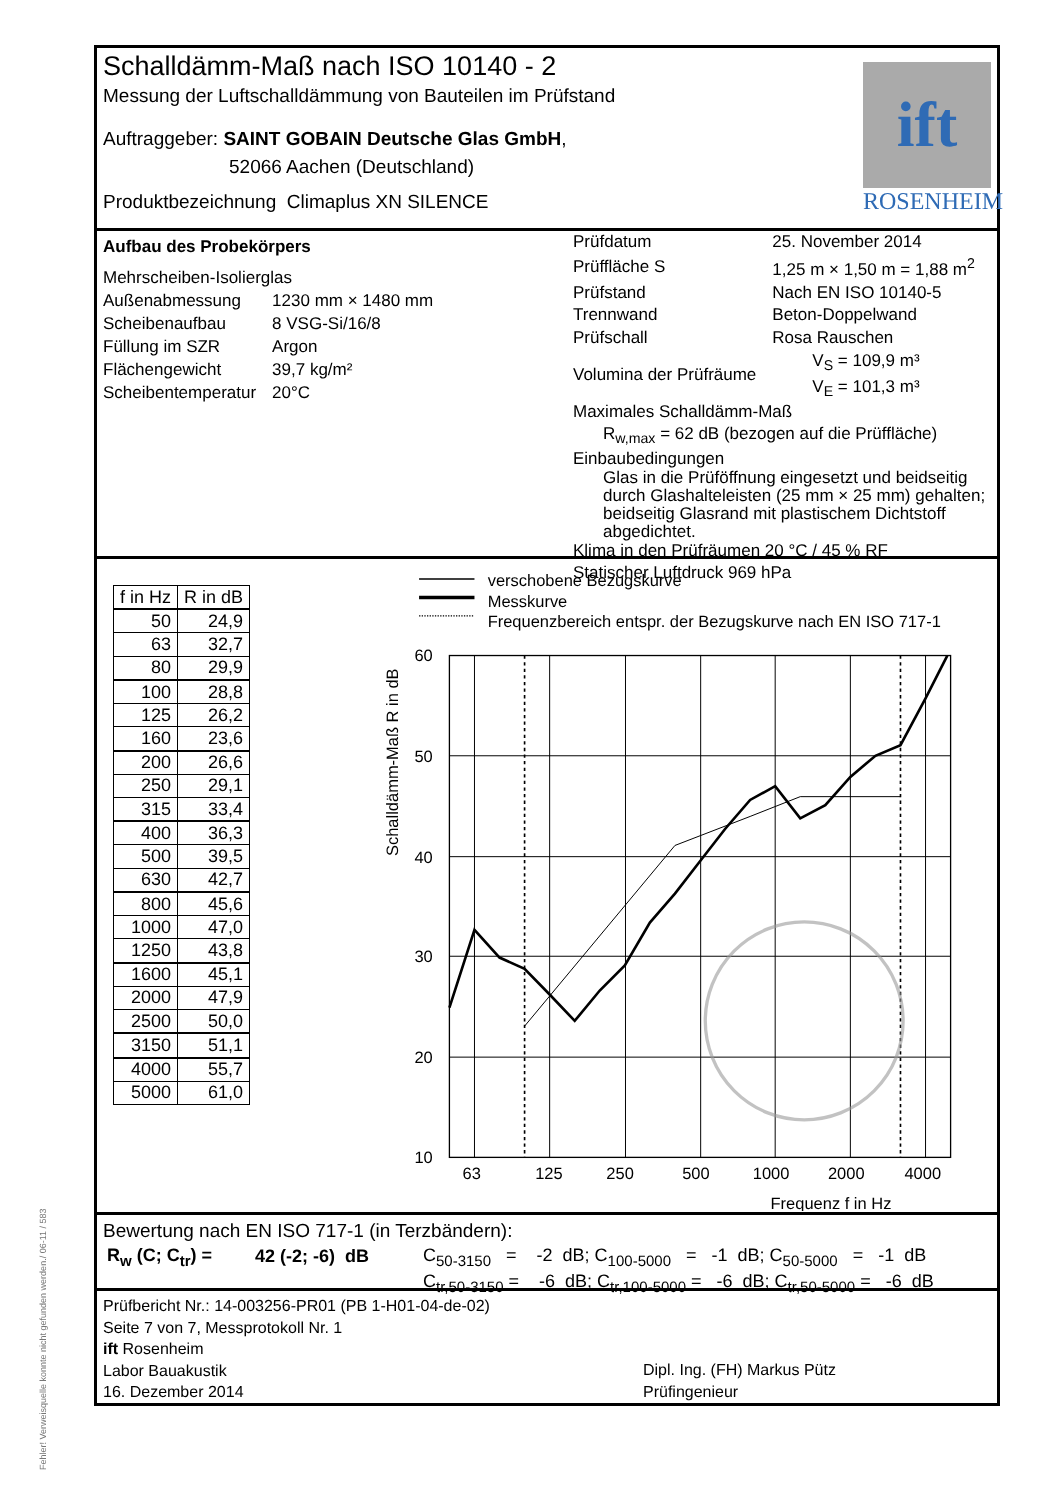Schalldämm-Maß nach ISO 10140 - 2
Messung der Luftschalldämmung von Bauteilen im Prüfstand
Auftraggeber: SAINT GOBAIN Deutsche Glas GmbH,
52066 Aachen (Deutschland)
Produktbezeichnung Climaplus XN SILENCE
ift
ROSENHEIM
Aufbau des Probekörpers
Mehrscheiben-Isolierglas
| Außenabmessung | 1230 mm × 1480 mm |
| Scheibenaufbau | 8 VSG-Si/16/8 |
| Füllung im SZR | Argon |
| Flächengewicht | 39,7 kg/m² |
| Scheibentemperatur | 20°C |
| Prüfdatum | 25. November 2014 |
| Prüffläche S | 1,25 m × 1,50 m = 1,88 m<sup>2</sup> |
| Prüfstand | Nach EN ISO 10140-5 |
| Trennwand | Beton-Doppelwand |
| Prüfschall | Rosa Rauschen |
| Volumina der Prüfräume | V<sub>S</sub> = 109,9 m³ V<sub>E</sub> = 101,3 m³ |
Maximales Schalldämm-Maß
R<sub>w,max</sub> = 62 dB (bezogen auf die Prüffläche)
Einbaubedingungen
Glas in die Prüföffnung eingesetzt und beidseitig durch Glashalteleisten (25 mm × 25 mm) gehalten; beidseitig Glasrand mit plastischem Dichtstoff abgedichtet.
Klima in den Prüfräumen 20 °C / 45 % RF
Statischer Luftdruck 969 hPa
| f in Hz | R in dB |
| --- | --- |
| 50 | 24,9 |
| 63 | 32,7 |
| 80 | 29,9 |
| 100 | 28,8 |
| 125 | 26,2 |
| 160 | 23,6 |
| 200 | 26,6 |
| 250 | 29,1 |
| 315 | 33,4 |
| 400 | 36,3 |
| 500 | 39,5 |
| 630 | 42,7 |
| 800 | 45,6 |
| 1000 | 47,0 |
| 1250 | 43,8 |
| 1600 | 45,1 |
| 2000 | 47,9 |
| 2500 | 50,0 |
| 3150 | 51,1 |
| 4000 | 55,7 |
| 5000 | 61,0 |
verschobene Bezugskurve
Messkurve
Frequenzbereich entspr. der Bezugskurve nach EN ISO 717-1
60
50
40
30
20
10
63
125
250
500
1000
2000
4000
Frequenz f in Hz
Schalldämm-Maß R in dB
Bewertung nach EN ISO 717-1 (in Terzbändern):
| R<sub>w</sub> (C; C<sub>tr</sub>) = | 42 (-2; -6) dB | C<sub>50-3150</sub> = -2 dB; C<sub>100-5000</sub> = -1 dB; C<sub>50-5000</sub> = -1 dB |
| | | C<sub>tr,50-3150</sub> = -6 dB; C<sub>tr,100-5000</sub> = -6 dB; C<sub>tr,50-5000</sub> = -6 dB |
Prüfbericht Nr.: 14-003256-PR01 (PB 1-H01-04-de-02)
Seite 7 von 7, Messprotokoll Nr. 1
ift Rosenheim
Labor Bauakustik
16. Dezember 2014
Dipl. Ing. (FH) Markus Pütz
Prüfingenieur
Fehler! Verweisquelle konnte nicht gefunden werden./ 06-11 / 583